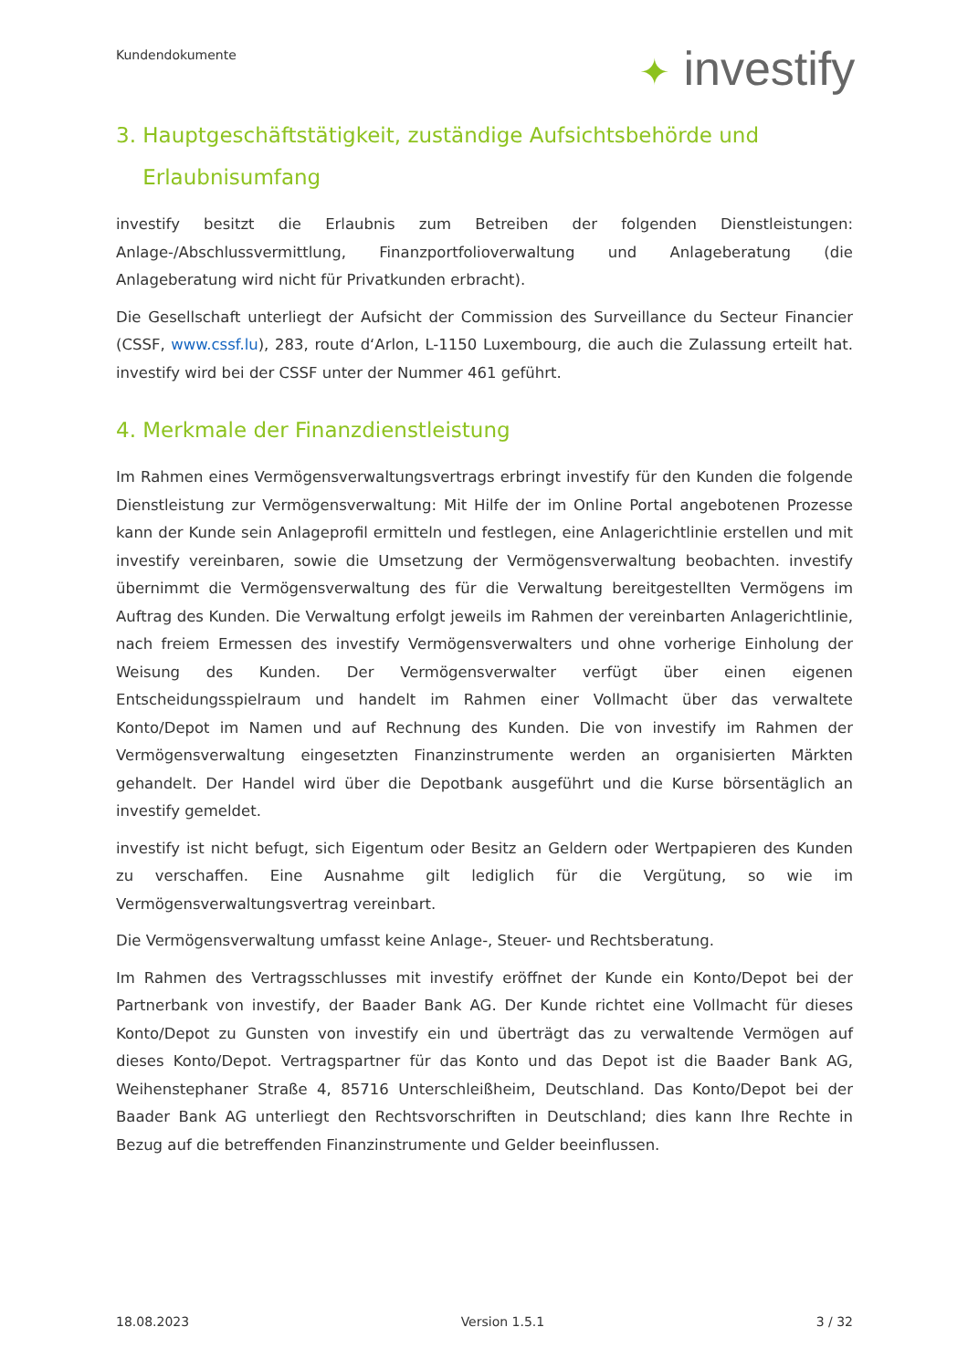Kundendokumente ✦ investify
3. Hauptgeschäftstätigkeit, zuständige Aufsichtsbehörde und
Erlaubnisumfang
investify besitzt die Erlaubnis zum Betreiben der folgenden Dienstleistungen: Anlage-/Abschlussvermittlung, Finanzportfolioverwaltung und Anlageberatung (die Anlageberatung wird nicht für Privatkunden erbracht).
Die Gesellschaft unterliegt der Aufsicht der Commission des Surveillance du Secteur Financier (CSSF, www.cssf.lu), 283, route d‘Arlon, L-1150 Luxembourg, die auch die Zulassung erteilt hat. investify wird bei der CSSF unter der Nummer 461 geführt.
4. Merkmale der Finanzdienstleistung
Im Rahmen eines Vermögensverwaltungsvertrags erbringt investify für den Kunden die folgende Dienstleistung zur Vermögensverwaltung: Mit Hilfe der im Online Portal angebotenen Prozesse kann der Kunde sein Anlageprofil ermitteln und festlegen, eine Anlagerichtlinie erstellen und mit investify vereinbaren, sowie die Umsetzung der Vermögensverwaltung beobachten. investify übernimmt die Vermögensverwaltung des für die Verwaltung bereitgestellten Vermögens im Auftrag des Kunden. Die Verwaltung erfolgt jeweils im Rahmen der vereinbarten Anlagerichtlinie, nach freiem Ermessen des investify Vermögensverwalters und ohne vorherige Einholung der Weisung des Kunden. Der Vermögensverwalter verfügt über einen eigenen Entscheidungsspielraum und handelt im Rahmen einer Vollmacht über das verwaltete Konto/Depot im Namen und auf Rechnung des Kunden. Die von investify im Rahmen der Vermögensverwaltung eingesetzten Finanzinstrumente werden an organisierten Märkten gehandelt. Der Handel wird über die Depotbank ausgeführt und die Kurse börsentäglich an investify gemeldet.
investify ist nicht befugt, sich Eigentum oder Besitz an Geldern oder Wertpapieren des Kunden zu verschaffen. Eine Ausnahme gilt lediglich für die Vergütung, so wie im Vermögensverwaltungsvertrag vereinbart.
Die Vermögensverwaltung umfasst keine Anlage-, Steuer- und Rechtsberatung.
Im Rahmen des Vertragsschlusses mit investify eröffnet der Kunde ein Konto/Depot bei der Partnerbank von investify, der Baader Bank AG. Der Kunde richtet eine Vollmacht für dieses Konto/Depot zu Gunsten von investify ein und überträgt das zu verwaltende Vermögen auf dieses Konto/Depot. Vertragspartner für das Konto und das Depot ist die Baader Bank AG, Weihenstephaner Straße 4, 85716 Unterschleißheim, Deutschland. Das Konto/Depot bei der Baader Bank AG unterliegt den Rechtsvorschriften in Deutschland; dies kann Ihre Rechte in Bezug auf die betreffenden Finanzinstrumente und Gelder beeinflussen.
18.08.2023 Version 1.5.1 3 / 32